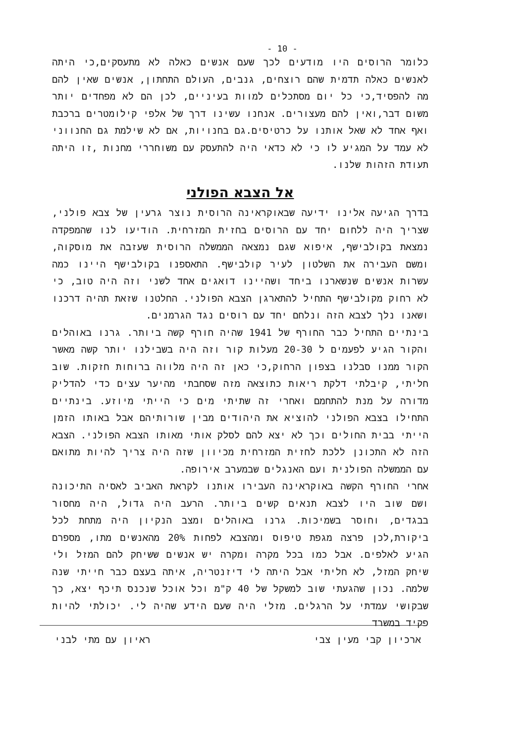- 10 -
כלומר הרוסים היו מודעים לכך שעם אנשים כאלה לא מתעסקים,כי היתה לאנשים כאלה תדמית שהם רוצחים, גנבים, העולם התחתון, אנשים שאין להם מה להפסיד,כי כל יום מסתכלים למוות בעיניים, לכן הם לא מפחדים יותר משום דבר,ואין להם מעצורים. אנחנו עשינו דרך של אלפי קילומטרים ברכבת ואף אחד לא שאל אותנו על כרטיסים.גם בחנויות, אם לא שילמת גם החנווני לא עמד על המגיע לו כי לא כדאי היה להתעסק עם משוחררי מחנות ,זו היתה תעודת הזהות שלנו.
אל הצבא הפולני
בדרך הגיעה אלינו ידיעה שבאוקראינה הרוסית נוצר גרעין של צבא פולני, שצריך היה ללחום יחד עם הרוסים בחזית המזרחית. הודיעו לנו שהמפקדה נמצאת בקולבישף, איפוא שגם נמצאה הממשלה הרוסית שעזבה את מוסקוה, ומשם העבירה את השלטון לעיר קולבישף. התאספנו בקולבישף היינו כמה עשרות אנשים שנשארנו ביחד ושהיינו דואגים אחד לשני וזה היה טוב, כי לא רחוק מקולבישף התחיל להתארגן הצבא הפולני. החלטנו שזאת תהיה דרכנו ושאנו נלך לצבא הזה ונלחם יחד עם רוסים נגד הגרמנים.
בינתיים התחיל כבר החורף של 1941 שהיה חורף קשה ביותר. גרנו באוהלים והקור הגיע לפעמים ל 20-30 מעלות קור וזה היה בשבילנו יותר קשה מאשר הקור ממנו סבלנו בצפון הרחוק,כי כאן זה היה מלווה ברוחות חזקות. שוב חליתי, קיבלתי דלקת ריאות כתוצאה מזה שסחבתי מהיער עצים כדי להדליק מדורה על מנת להתחמם ואחרי זה שתיתי מים כי הייתי מיוזע. בינתיים התחילו בצבא הפולני להוציא את היהודים מבין שורותיהם אבל באותו הזמן הייתי בבית החולים וכך לא יצא להם לסלק אותי מאותו הצבא הפולני. הצבא הזה לא התכונן ללכת לחזית המזרחית מכיוון שזה היה צריך להיות מתואם עם הממשלה הפולנית ועם האנגלים שבמערב אירופה.
אחרי החורף הקשה באוקראינה העבירו אותנו לקראת האביב לאסיה התיכונה ושם שוב היו לצבא תנאים קשים ביותר. הרעב היה גדול, היה מחסור בבגדים, וחוסר בשמיכות. גרנו באוהלים ומצב הנקיון היה מתחת לכל ביקורת,לכן פרצה מגפת טיפוס ומהצבא לפחות 20% מהאנשים מתו, מספרם הגיע לאלפים. אבל כמו בכל מקרה ומקרה יש אנשים ששיחק להם המזל ולי שיחק המזל, לא חליתי אבל היתה לי דיזנטריה, איתה בעצם כבר חייתי שנה שלמה. נכון שהגעתי שוב למשקל של 40 ק"מ וכל אוכל שנכנס תיכף יצא, כך שבקושי עמדתי על הרגלים. מזלי היה שעם הידע שהיה לי. יכולתי להיות פקיד במשרד
ארכיון קבי מעין צבי ראיון עם מתי לבני